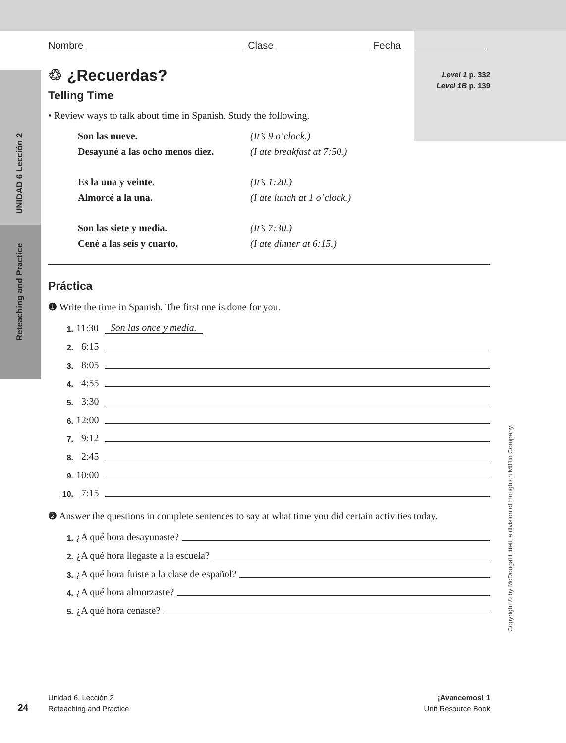UNIDAD 6 Lección 2
Reteaching and Practice
Copyright © by McDougal Littell, a division of Houghton Mifflin Company.
Nombre Clase Fecha
Level 1 p. 332
Level 1B p. 139
♲ ¿Recuerdas?
Telling Time
• Review ways to talk about time in Spanish. Study the following.
Son las nueve. (It’s 9 o’clock.)
Desayuné a las ocho menos diez. (I ate breakfast at 7:50.)
Es la una y veinte. (It’s 1:20.)
Almorcé a la una. (I ate lunch at 1 o’clock.)
Son las siete y media. (It’s 7:30.)
Cené a las seis y cuarto. (I ate dinner at 6:15.)
Práctica
❶ Write the time in Spanish. The first one is done for you.
1. 11:30 Son las once y media.
2. 6:15
3. 8:05
4. 4:55
5. 3:30
6. 12:00
7. 9:12
8. 2:45
9. 10:00
10. 7:15
❷ Answer the questions in complete sentences to say at what time you did certain activities today.
1. ¿A qué hora desayunaste?
2. ¿A qué hora llegaste a la escuela?
3. ¿A qué hora fuiste a la clase de español?
4. ¿A qué hora almorzaste?
5. ¿A qué hora cenaste?
24
Unidad 6, Lección 2
Reteaching and Practice
¡Avancemos! 1
Unit Resource Book